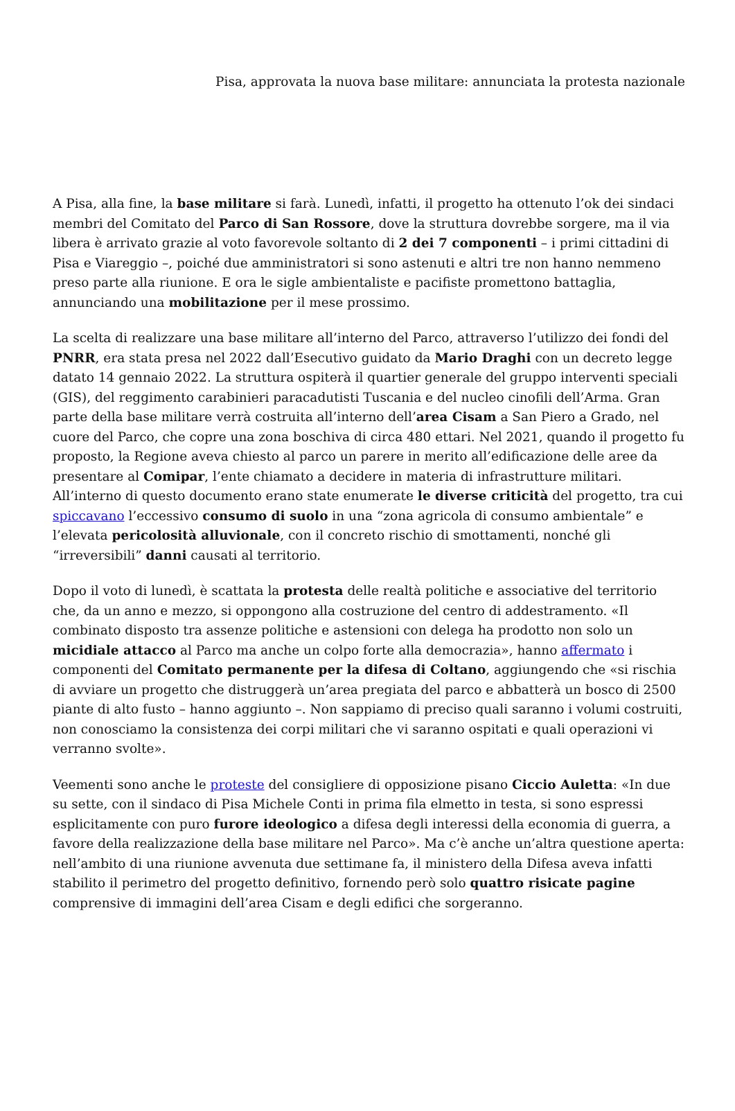Pisa, approvata la nuova base militare: annunciata la protesta nazionale
A Pisa, alla fine, la base militare si farà. Lunedì, infatti, il progetto ha ottenuto l’ok dei sindaci membri del Comitato del Parco di San Rossore, dove la struttura dovrebbe sorgere, ma il via libera è arrivato grazie al voto favorevole soltanto di 2 dei 7 componenti – i primi cittadini di Pisa e Viareggio –, poiché due amministratori si sono astenuti e altri tre non hanno nemmeno preso parte alla riunione. E ora le sigle ambientaliste e pacifiste promettono battaglia, annunciando una mobilitazione per il mese prossimo.
La scelta di realizzare una base militare all’interno del Parco, attraverso l’utilizzo dei fondi del PNRR, era stata presa nel 2022 dall’Esecutivo guidato da Mario Draghi con un decreto legge datato 14 gennaio 2022. La struttura ospiterà il quartier generale del gruppo interventi speciali (GIS), del reggimento carabinieri paracadutisti Tuscania e del nucleo cinofili dell’Arma. Gran parte della base militare verrà costruita all’interno dell’area Cisam a San Piero a Grado, nel cuore del Parco, che copre una zona boschiva di circa 480 ettari. Nel 2021, quando il progetto fu proposto, la Regione aveva chiesto al parco un parere in merito all’edificazione delle aree da presentare al Comipar, l’ente chiamato a decidere in materia di infrastrutture militari. All’interno di questo documento erano state enumerate le diverse criticità del progetto, tra cui spiccavano l’eccessivo consumo di suolo in una “zona agricola di consumo ambientale” e l’elevata pericolosità alluvionale, con il concreto rischio di smottamenti, nonché gli “irreversibili” danni causati al territorio.
Dopo il voto di lunedì, è scattata la protesta delle realtà politiche e associative del territorio che, da un anno e mezzo, si oppongono alla costruzione del centro di addestramento. «Il combinato disposto tra assenze politiche e astensioni con delega ha prodotto non solo un micidiale attacco al Parco ma anche un colpo forte alla democrazia», hanno affermato i componenti del Comitato permanente per la difesa di Coltano, aggiungendo che «si rischia di avviare un progetto che distruggerà un’area pregiata del parco e abbatterà un bosco di 2500 piante di alto fusto – hanno aggiunto –. Non sappiamo di preciso quali saranno i volumi costruiti, non conosciamo la consistenza dei corpi militari che vi saranno ospitati e quali operazioni vi verranno svolte».
Veementi sono anche le proteste del consigliere di opposizione pisano Ciccio Auletta: «In due su sette, con il sindaco di Pisa Michele Conti in prima fila elmetto in testa, si sono espressi esplicitamente con puro furore ideologico a difesa degli interessi della economia di guerra, a favore della realizzazione della base militare nel Parco». Ma c’è anche un’altra questione aperta: nell’ambito di una riunione avvenuta due settimane fa, il ministero della Difesa aveva infatti stabilito il perimetro del progetto definitivo, fornendo però solo quattro risicate pagine comprensive di immagini dell’area Cisam e degli edifici che sorgeranno.